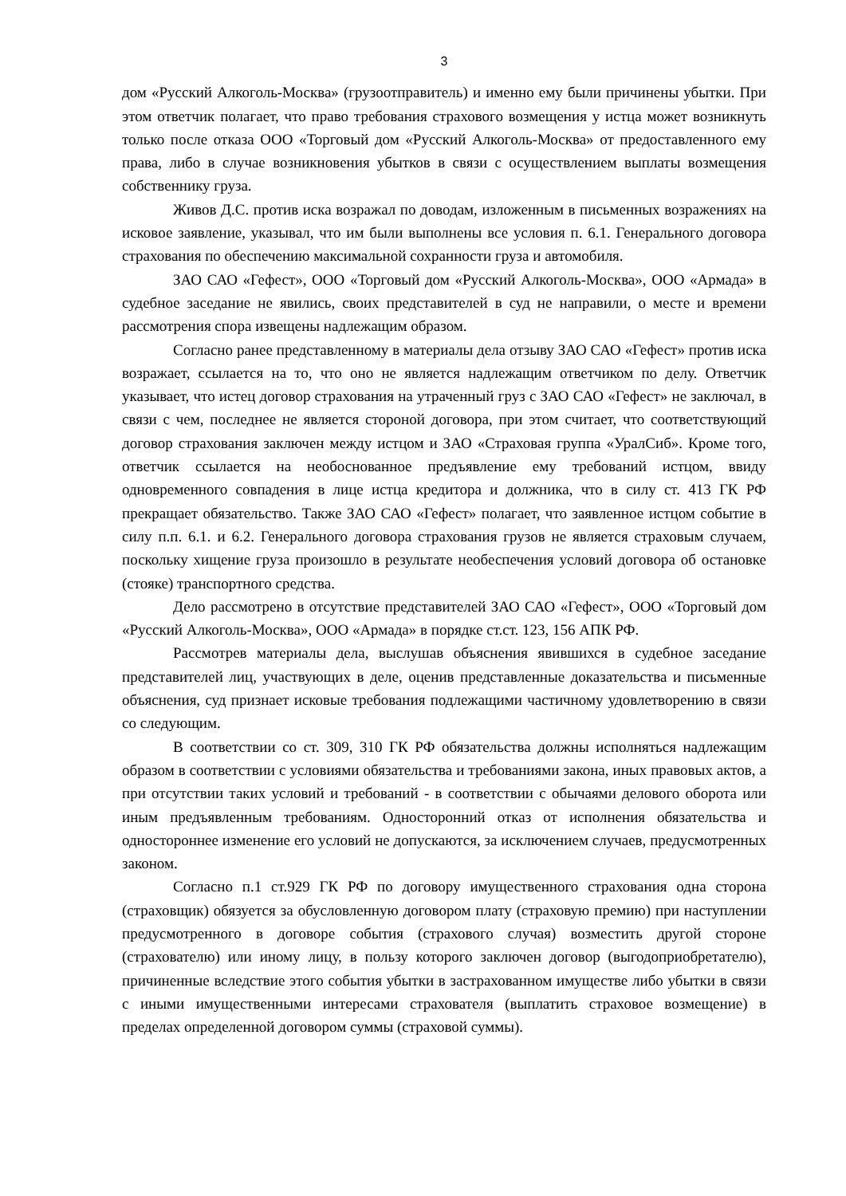3
дом «Русский Алкоголь-Москва» (грузоотправитель) и именно ему были причинены убытки. При этом ответчик полагает, что право требования страхового возмещения у истца может возникнуть только после отказа ООО «Торговый дом «Русский Алкоголь-Москва» от предоставленного ему права, либо в случае возникновения убытков в связи с осуществлением выплаты возмещения собственнику груза.
Живов Д.С. против иска возражал по доводам, изложенным в письменных возражениях на исковое заявление, указывал, что им были выполнены все условия п. 6.1. Генерального договора страхования по обеспечению максимальной сохранности груза и автомобиля.
ЗАО САО «Гефест», ООО «Торговый дом «Русский Алкоголь-Москва», ООО «Армада» в судебное заседание не явились, своих представителей в суд не направили, о месте и времени рассмотрения спора извещены надлежащим образом.
Согласно ранее представленному в материалы дела отзыву ЗАО САО «Гефест» против иска возражает, ссылается на то, что оно не является надлежащим ответчиком по делу. Ответчик указывает, что истец договор страхования на утраченный груз с ЗАО САО «Гефест» не заключал, в связи с чем, последнее не является стороной договора, при этом считает, что соответствующий договор страхования заключен между истцом и ЗАО «Страховая группа «УралСиб». Кроме того, ответчик ссылается на необоснованное предъявление ему требований истцом, ввиду одновременного совпадения в лице истца кредитора и должника, что в силу ст. 413 ГК РФ прекращает обязательство. Также ЗАО САО «Гефест» полагает, что заявленное истцом событие в силу п.п. 6.1. и 6.2. Генерального договора страхования грузов не является страховым случаем, поскольку хищение груза произошло в результате необеспечения условий договора об остановке (стояке) транспортного средства.
Дело рассмотрено в отсутствие представителей ЗАО САО «Гефест», ООО «Торговый дом «Русский Алкоголь-Москва», ООО «Армада» в порядке ст.ст. 123, 156 АПК РФ.
Рассмотрев материалы дела, выслушав объяснения явившихся в судебное заседание представителей лиц, участвующих в деле, оценив представленные доказательства и письменные объяснения, суд признает исковые требования подлежащими частичному удовлетворению в связи со следующим.
В соответствии со ст. 309, 310 ГК РФ обязательства должны исполняться надлежащим образом в соответствии с условиями обязательства и требованиями закона, иных правовых актов, а при отсутствии таких условий и требований - в соответствии с обычаями делового оборота или иным предъявленным требованиям. Односторонний отказ от исполнения обязательства и одностороннее изменение его условий не допускаются, за исключением случаев, предусмотренных законом.
Согласно п.1 ст.929 ГК РФ по договору имущественного страхования одна сторона (страховщик) обязуется за обусловленную договором плату (страховую премию) при наступлении предусмотренного в договоре события (страхового случая) возместить другой стороне (страхователю) или иному лицу, в пользу которого заключен договор (выгодоприобретателю), причиненные вследствие этого события убытки в застрахованном имуществе либо убытки в связи с иными имущественными интересами страхователя (выплатить страховое возмещение) в пределах определенной договором суммы (страховой суммы).